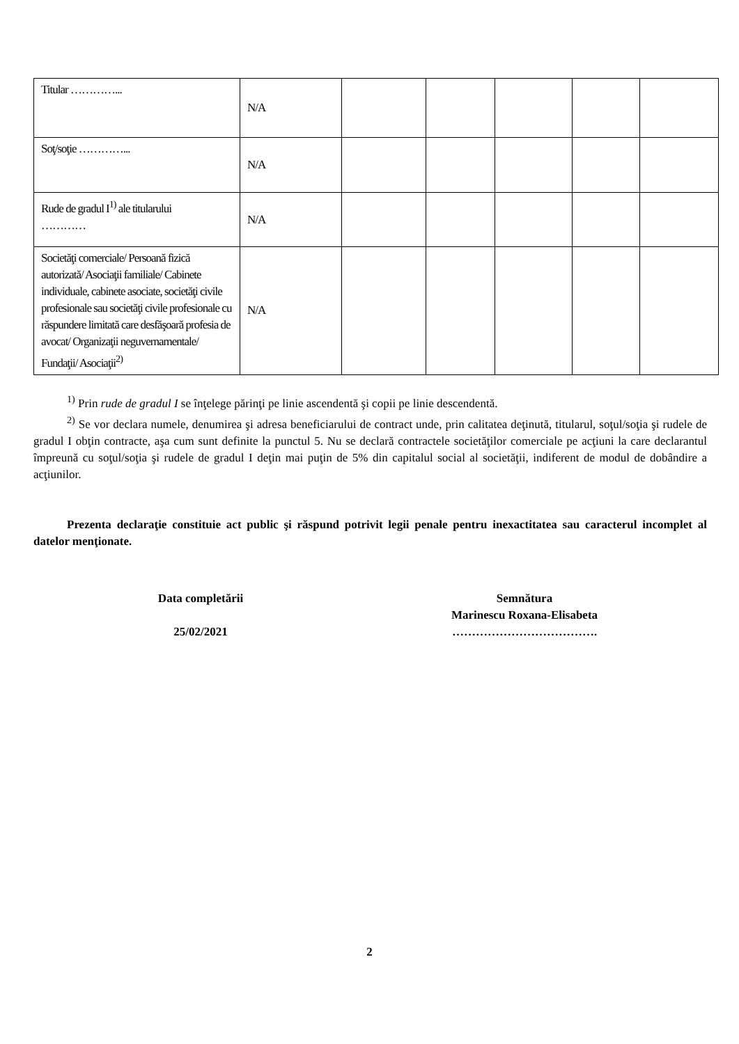| Titular …………... | N/A | | | | | |
| Soţ/soţie …………... | N/A | | | | | |
| Rude de gradul I<sup>1)</sup> ale titularului ………… | N/A | | | | | |
| Societăţi comerciale/ Persoană fizică autorizată/ Asociaţii familiale/ Cabinete individuale, cabinete asociate, societăţi civile profesionale sau societăţi civile profesionale cu răspundere limitată care desfăşoară profesia de avocat/ Organizaţii neguvernamentale/ Fundaţii/ Asociaţii<sup>2)</sup> | N/A | | | | | |
<sup>1)</sup> Prin rude de gradul I se înţelege părinţi pe linie ascendentă şi copii pe linie descendentă.
<sup>2)</sup> Se vor declara numele, denumirea şi adresa beneficiarului de contract unde, prin calitatea deţinută, titularul, soţul/soţia şi rudele de gradul I obţin contracte, aşa cum sunt definite la punctul 5. Nu se declară contractele societăţilor comerciale pe acţiuni la care declarantul împreună cu soţul/soţia şi rudele de gradul I deţin mai puţin de 5% din capitalul social al societăţii, indiferent de modul de dobândire a acţiunilor.
Prezenta declaraţie constituie act public şi răspund potrivit legii penale pentru inexactitatea sau caracterul incomplet al datelor menţionate.
Data completării
25/02/2021
Semnătura
Marinescu Roxana-Elisabeta
……………………………….
2